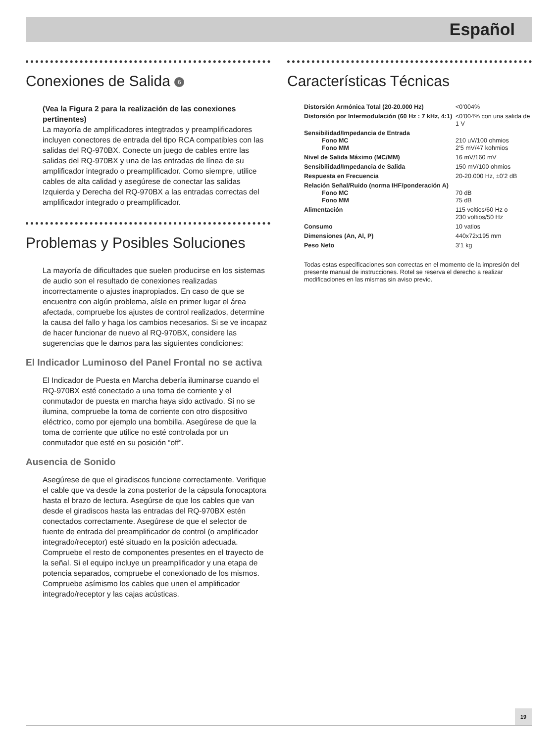Español
Conexiones de Salida 6
(Vea la Figura 2 para la realización de las conexiones pertinentes)
La mayoría de amplificadores integtrados y preamplificadores incluyen conectores de entrada del tipo RCA compatibles con las salidas del RQ-970BX. Conecte un juego de cables entre las salidas del RQ-970BX y una de las entradas de línea de su amplificador integrado o preamplificador. Como siempre, utilice cables de alta calidad y asegúrese de conectar las salidas Izquierda y Derecha del RQ-970BX a las entradas correctas del amplificador integrado o preamplificador.
Problemas y Posibles Soluciones
La mayoría de dificultades que suelen producirse en los sistemas de audio son el resultado de conexiones realizadas incorrectamente o ajustes inapropiados. En caso de que se encuentre con algún problema, aísle en primer lugar el área afectada, compruebe los ajustes de control realizados, determine la causa del fallo y haga los cambios necesarios. Si se ve incapaz de hacer funcionar de nuevo al RQ-970BX, considere las sugerencias que le damos para las siguientes condiciones:
El Indicador Luminoso del Panel Frontal no se activa
El Indicador de Puesta en Marcha debería iluminarse cuando el RQ-970BX esté conectado a una toma de corriente y el conmutador de puesta en marcha haya sido activado. Si no se ilumina, compruebe la toma de corriente con otro dispositivo eléctrico, como por ejemplo una bombilla. Asegúrese de que la toma de corriente que utilice no esté controlada por un conmutador que esté en su posición “off”.
Ausencia de Sonido
Asegúrese de que el giradiscos funcione correctamente. Verifique el cable que va desde la zona posterior de la cápsula fonocaptora hasta el brazo de lectura. Asegúrse de que los cables que van desde el giradiscos hasta las entradas del RQ-970BX estén conectados correctamente. Asegúrese de que el selector de fuente de entrada del preamplificador de control (o amplificador integrado/receptor) esté situado en la posición adecuada. Compruebe el resto de componentes presentes en el trayecto de la señal. Si el equipo incluye un preamplificador y una etapa de potencia separados, compruebe el conexionado de los mismos. Compruebe asímismo los cables que unen el amplificador integrado/receptor y las cajas acústicas.
Características Técnicas
| Distorsión Armónica Total (20-20.000 Hz) | <0’004% |
| Distorsión por Intermodulación (60 Hz : 7 kHz, 4:1) | <0’004% con una salida de 1 V |
| Sensibilidad/Impedancia de Entrada Fono MC Fono MM | 210 uV/100 ohmios 2’5 mV/47 kohmios |
| Nivel de Salida Máximo (MC/MM) | 16 mV/160 mV |
| Sensibilidad/Impedancia de Salida | 150 mV/100 ohmios |
| Respuesta en Frecuencia | 20-20.000 Hz, ±0’2 dB |
| Relación Señal/Ruido (norma IHF/ponderación A) Fono MC Fono MM | 70 dB 75 dB |
| Alimentación | 115 voltios/60 Hz o 230 voltios/50 Hz |
| Consumo | 10 vatios |
| Dimensiones (An, Al, P) | 440x72x195 mm |
| Peso Neto | 3’1 kg |
Todas estas especificaciones son correctas en el momento de la impresión del presente manual de instrucciones. Rotel se reserva el derecho a realizar modificaciones en las mismas sin aviso previo.
19